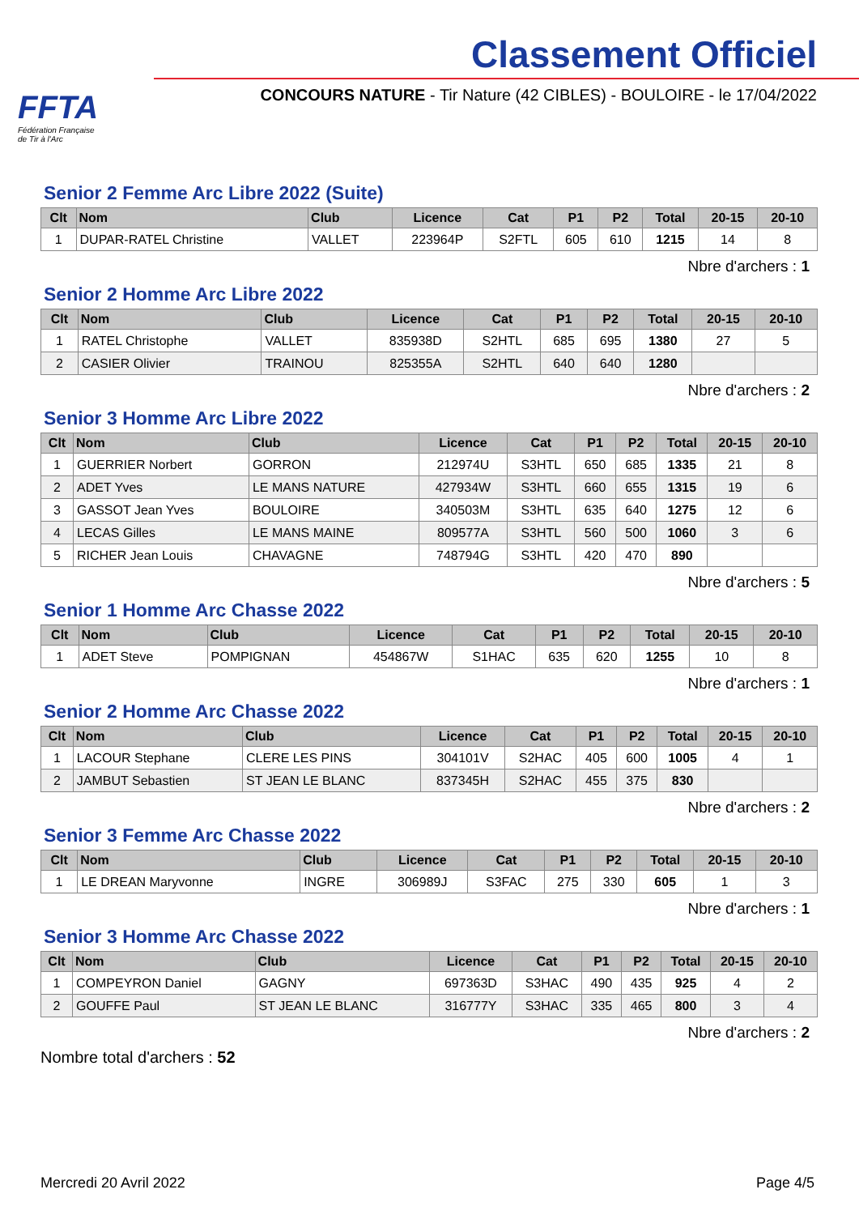FFTA
Fédération Française
de Tir à l'Arc
Classement Officiel
CONCOURS NATURE - Tir Nature (42 CIBLES) - BOULOIRE - le 17/04/2022
Senior 2 Femme Arc Libre 2022 (Suite)
| Clt | Nom | Club | Licence | Cat | P1 | P2 | Total | 20-15 | 20-10 |
| --- | --- | --- | --- | --- | --- | --- | --- | --- | --- |
| 1 | DUPAR-RATEL Christine | VALLET | 223964P | S2FTL | 605 | 610 | 1215 | 14 | 8 |
Nbre d'archers : 1
Senior 2 Homme Arc Libre 2022
| Clt | Nom | Club | Licence | Cat | P1 | P2 | Total | 20-15 | 20-10 |
| --- | --- | --- | --- | --- | --- | --- | --- | --- | --- |
| 1 | RATEL Christophe | VALLET | 835938D | S2HTL | 685 | 695 | 1380 | 27 | 5 |
| 2 | CASIER Olivier | TRAINOU | 825355A | S2HTL | 640 | 640 | 1280 | | |
Nbre d'archers : 2
Senior 3 Homme Arc Libre 2022
| Clt | Nom | Club | Licence | Cat | P1 | P2 | Total | 20-15 | 20-10 |
| --- | --- | --- | --- | --- | --- | --- | --- | --- | --- |
| 1 | GUERRIER Norbert | GORRON | 212974U | S3HTL | 650 | 685 | 1335 | 21 | 8 |
| 2 | ADET Yves | LE MANS NATURE | 427934W | S3HTL | 660 | 655 | 1315 | 19 | 6 |
| 3 | GASSOT Jean Yves | BOULOIRE | 340503M | S3HTL | 635 | 640 | 1275 | 12 | 6 |
| 4 | LECAS Gilles | LE MANS MAINE | 809577A | S3HTL | 560 | 500 | 1060 | 3 | 6 |
| 5 | RICHER Jean Louis | CHAVAGNE | 748794G | S3HTL | 420 | 470 | 890 | | |
Nbre d'archers : 5
Senior 1 Homme Arc Chasse 2022
| Clt | Nom | Club | Licence | Cat | P1 | P2 | Total | 20-15 | 20-10 |
| --- | --- | --- | --- | --- | --- | --- | --- | --- | --- |
| 1 | ADET Steve | POMPIGNAN | 454867W | S1HAC | 635 | 620 | 1255 | 10 | 8 |
Nbre d'archers : 1
Senior 2 Homme Arc Chasse 2022
| Clt | Nom | Club | Licence | Cat | P1 | P2 | Total | 20-15 | 20-10 |
| --- | --- | --- | --- | --- | --- | --- | --- | --- | --- |
| 1 | LACOUR Stephane | CLERE LES PINS | 304101V | S2HAC | 405 | 600 | 1005 | 4 | 1 |
| 2 | JAMBUT Sebastien | ST JEAN LE BLANC | 837345H | S2HAC | 455 | 375 | 830 | | |
Nbre d'archers : 2
Senior 3 Femme Arc Chasse 2022
| Clt | Nom | Club | Licence | Cat | P1 | P2 | Total | 20-15 | 20-10 |
| --- | --- | --- | --- | --- | --- | --- | --- | --- | --- |
| 1 | LE DREAN Maryvonne | INGRE | 306989J | S3FAC | 275 | 330 | 605 | 1 | 3 |
Nbre d'archers : 1
Senior 3 Homme Arc Chasse 2022
| Clt | Nom | Club | Licence | Cat | P1 | P2 | Total | 20-15 | 20-10 |
| --- | --- | --- | --- | --- | --- | --- | --- | --- | --- |
| 1 | COMPEYRON Daniel | GAGNY | 697363D | S3HAC | 490 | 435 | 925 | 4 | 2 |
| 2 | GOUFFE Paul | ST JEAN LE BLANC | 316777Y | S3HAC | 335 | 465 | 800 | 3 | 4 |
Nbre d'archers : 2
Nombre total d'archers : 52
Mercredi 20 Avril 2022 Page 4/5